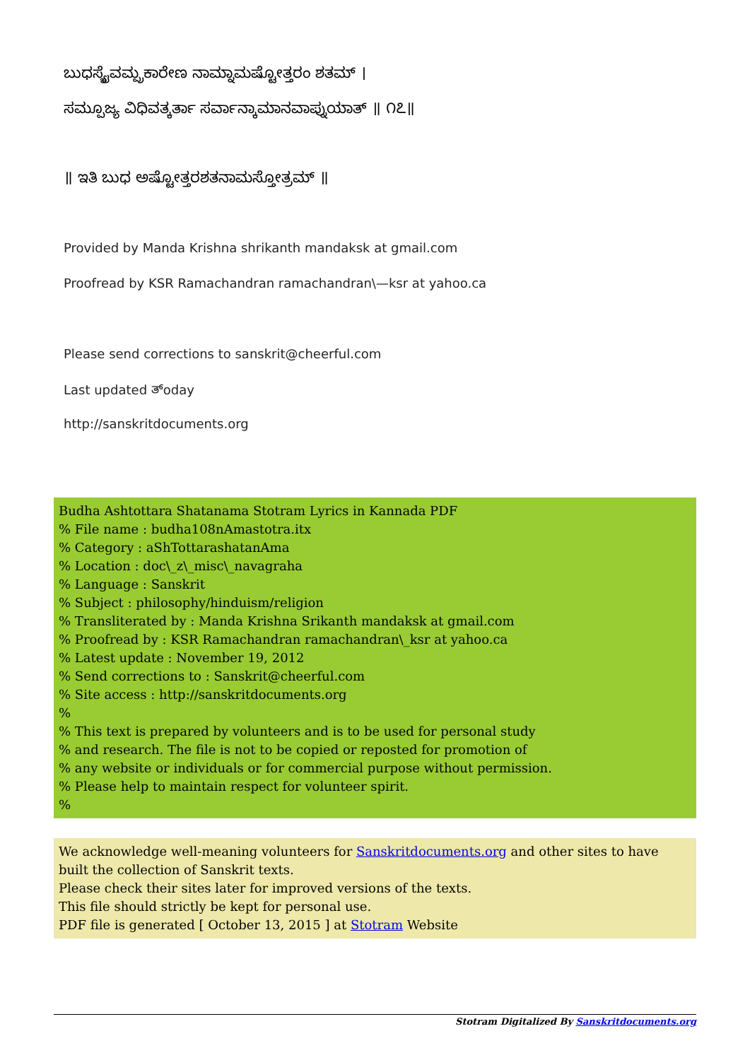ಬುಧಸ್ಯೈವಮ್ಪ್ರಕಾರೇಣ ನಾಮ್ನಾಮಷ್ಟೋತ್ತರಂ ಶತಮ್ ।
ಸಮ್ಪೂಜ್ಯ ವಿಧಿವತ್ಕರ್ತಾ ಸರ್ವಾನ್ಕಾಮಾನವಾಪ್ನುಯಾತ್ ॥ ೧೭॥
॥ ಇತಿ ಬುಧ ಅಷ್ಟೋತ್ತರಶತನಾಮಸ್ತೋತ್ರಮ್ ॥
Provided by Manda Krishna shrikanth mandaksk at gmail.com
Proofread by KSR Ramachandran ramachandran\—ksr at yahoo.ca
Please send corrections to sanskrit@cheerful.com
Last updated ತ್oday
http://sanskritdocuments.org
Budha Ashtottara Shatanama Stotram Lyrics in Kannada PDF
% File name : budha108nAmastotra.itx
% Category : aShTottarashatanAma
% Location : doc\_z\_misc\_navagraha
% Language : Sanskrit
% Subject : philosophy/hinduism/religion
% Transliterated by : Manda Krishna Srikanth mandaksk at gmail.com
% Proofread by : KSR Ramachandran ramachandran\_ksr at yahoo.ca
% Latest update : November 19, 2012
% Send corrections to : Sanskrit@cheerful.com
% Site access : http://sanskritdocuments.org
%
% This text is prepared by volunteers and is to be used for personal study
% and research. The file is not to be copied or reposted for promotion of
% any website or individuals or for commercial purpose without permission.
% Please help to maintain respect for volunteer spirit.
%
We acknowledge well-meaning volunteers for Sanskritdocuments.org and other sites to have built the collection of Sanskrit texts.
Please check their sites later for improved versions of the texts.
This file should strictly be kept for personal use.
PDF file is generated [ October 13, 2015 ] at Stotram Website
Stotram Digitalized By Sanskritdocuments.org